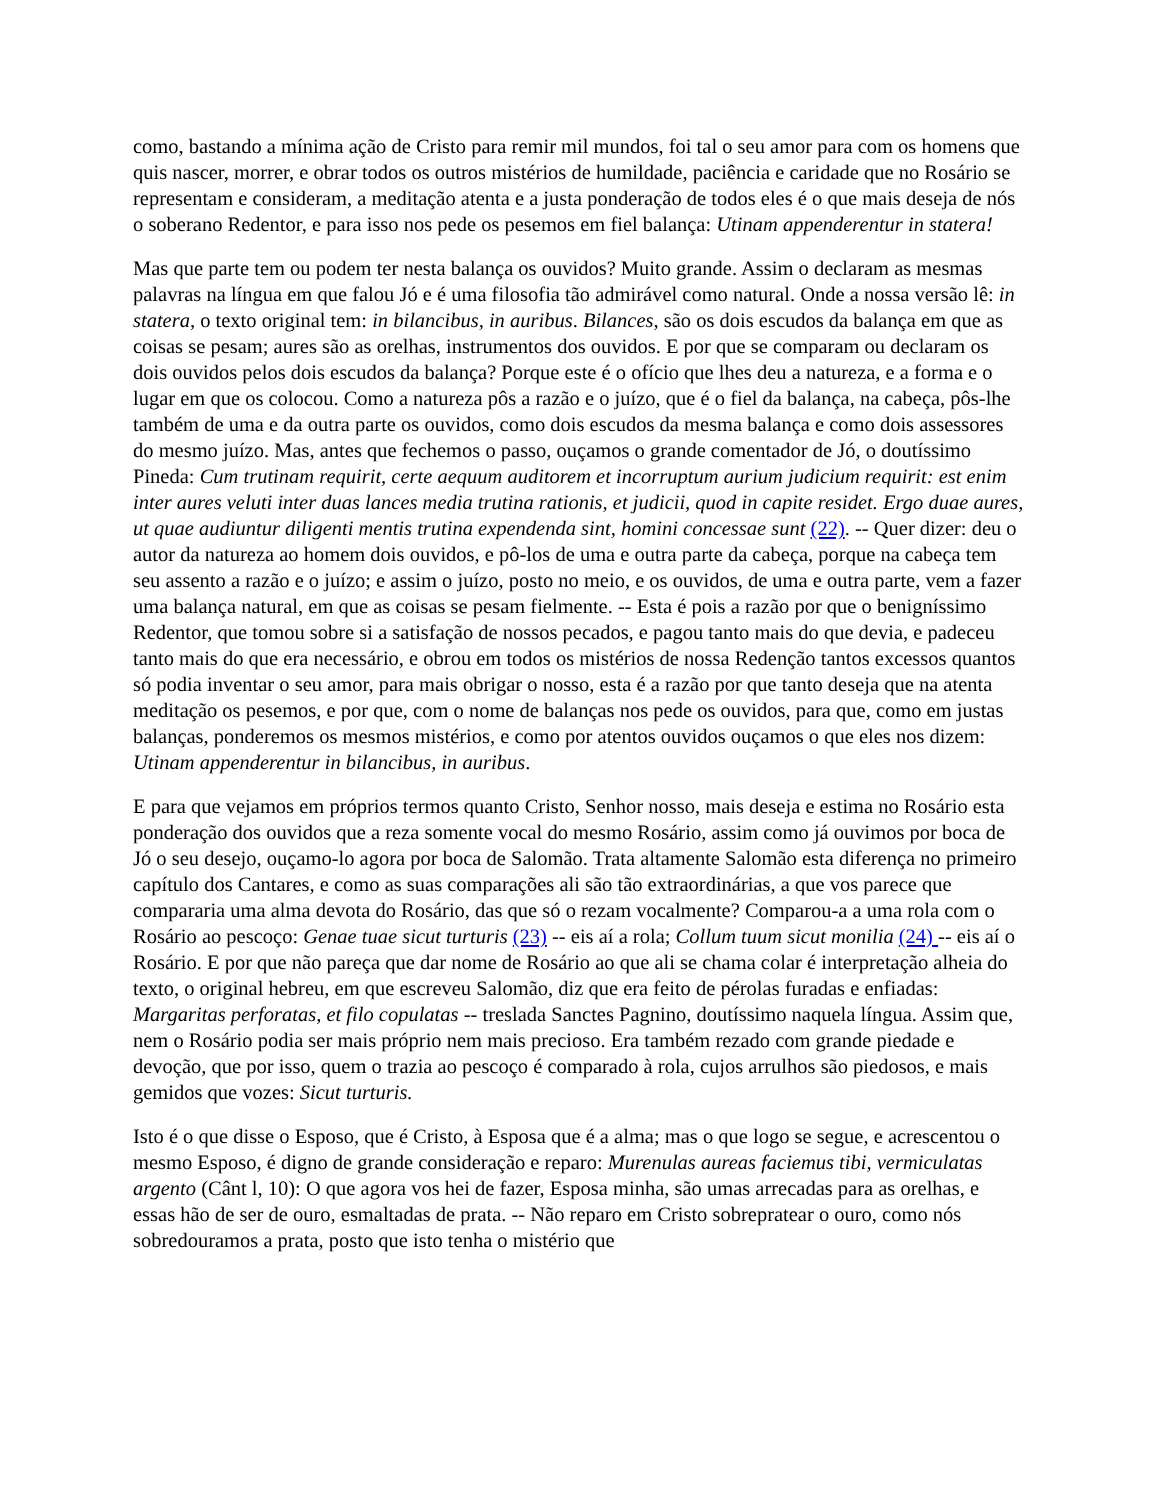como, bastando a mínima ação de Cristo para remir mil mundos, foi tal o seu amor para com os homens que quis nascer, morrer, e obrar todos os outros mistérios de humildade, paciência e caridade que no Rosário se representam e consideram, a meditação atenta e a justa ponderação de todos eles é o que mais deseja de nós o soberano Redentor, e para isso nos pede os pesemos em fiel balança: Utinam appenderentur in statera!
Mas que parte tem ou podem ter nesta balança os ouvidos? Muito grande. Assim o declaram as mesmas palavras na língua em que falou Jó e é uma filosofia tão admirável como natural. Onde a nossa versão lê: in statera, o texto original tem: in bilancibus, in auribus. Bilances, são os dois escudos da balança em que as coisas se pesam; aures são as orelhas, instrumentos dos ouvidos. E por que se comparam ou declaram os dois ouvidos pelos dois escudos da balança? Porque este é o ofício que lhes deu a natureza, e a forma e o lugar em que os colocou. Como a natureza pôs a razão e o juízo, que é o fiel da balança, na cabeça, pôs-lhe também de uma e da outra parte os ouvidos, como dois escudos da mesma balança e como dois assessores do mesmo juízo. Mas, antes que fechemos o passo, ouçamos o grande comentador de Jó, o doutíssimo Pineda: Cum trutinam requirit, certe aequum auditorem et incorruptum aurium judicium requirit: est enim inter aures veluti inter duas lances media trutina rationis, et judicii, quod in capite residet. Ergo duae aures, ut quae audiuntur diligenti mentis trutina expendenda sint, homini concessae sunt (22). -- Quer dizer: deu o autor da natureza ao homem dois ouvidos, e pô-los de uma e outra parte da cabeça, porque na cabeça tem seu assento a razão e o juízo; e assim o juízo, posto no meio, e os ouvidos, de uma e outra parte, vem a fazer uma balança natural, em que as coisas se pesam fielmente. -- Esta é pois a razão por que o benigníssimo Redentor, que tomou sobre si a satisfação de nossos pecados, e pagou tanto mais do que devia, e padeceu tanto mais do que era necessário, e obrou em todos os mistérios de nossa Redenção tantos excessos quantos só podia inventar o seu amor, para mais obrigar o nosso, esta é a razão por que tanto deseja que na atenta meditação os pesemos, e por que, com o nome de balanças nos pede os ouvidos, para que, como em justas balanças, ponderemos os mesmos mistérios, e como por atentos ouvidos ouçamos o que eles nos dizem: Utinam appenderentur in bilancibus, in auribus.
E para que vejamos em próprios termos quanto Cristo, Senhor nosso, mais deseja e estima no Rosário esta ponderação dos ouvidos que a reza somente vocal do mesmo Rosário, assim como já ouvimos por boca de Jó o seu desejo, ouçamo-lo agora por boca de Salomão. Trata altamente Salomão esta diferença no primeiro capítulo dos Cantares, e como as suas comparações ali são tão extraordinárias, a que vos parece que compararia uma alma devota do Rosário, das que só o rezam vocalmente? Comparou-a a uma rola com o Rosário ao pescoço: Genae tuae sicut turturis (23) -- eis aí a rola; Collum tuum sicut monilia (24) -- eis aí o Rosário. E por que não pareça que dar nome de Rosário ao que ali se chama colar é interpretação alheia do texto, o original hebreu, em que escreveu Salomão, diz que era feito de pérolas furadas e enfiadas: Margaritas perforatas, et filo copulatas -- treslada Sanctes Pagnino, doutíssimo naquela língua. Assim que, nem o Rosário podia ser mais próprio nem mais precioso. Era também rezado com grande piedade e devoção, que por isso, quem o trazia ao pescoço é comparado à rola, cujos arrulhos são piedosos, e mais gemidos que vozes: Sicut turturis.
Isto é o que disse o Esposo, que é Cristo, à Esposa que é a alma; mas o que logo se segue, e acrescentou o mesmo Esposo, é digno de grande consideração e reparo: Murenulas aureas faciemus tibi, vermiculatas argento (Cânt l, 10): O que agora vos hei de fazer, Esposa minha, são umas arrecadas para as orelhas, e essas hão de ser de ouro, esmaltadas de prata. -- Não reparo em Cristo sobrepratear o ouro, como nós sobredouramos a prata, posto que isto tenha o mistério que